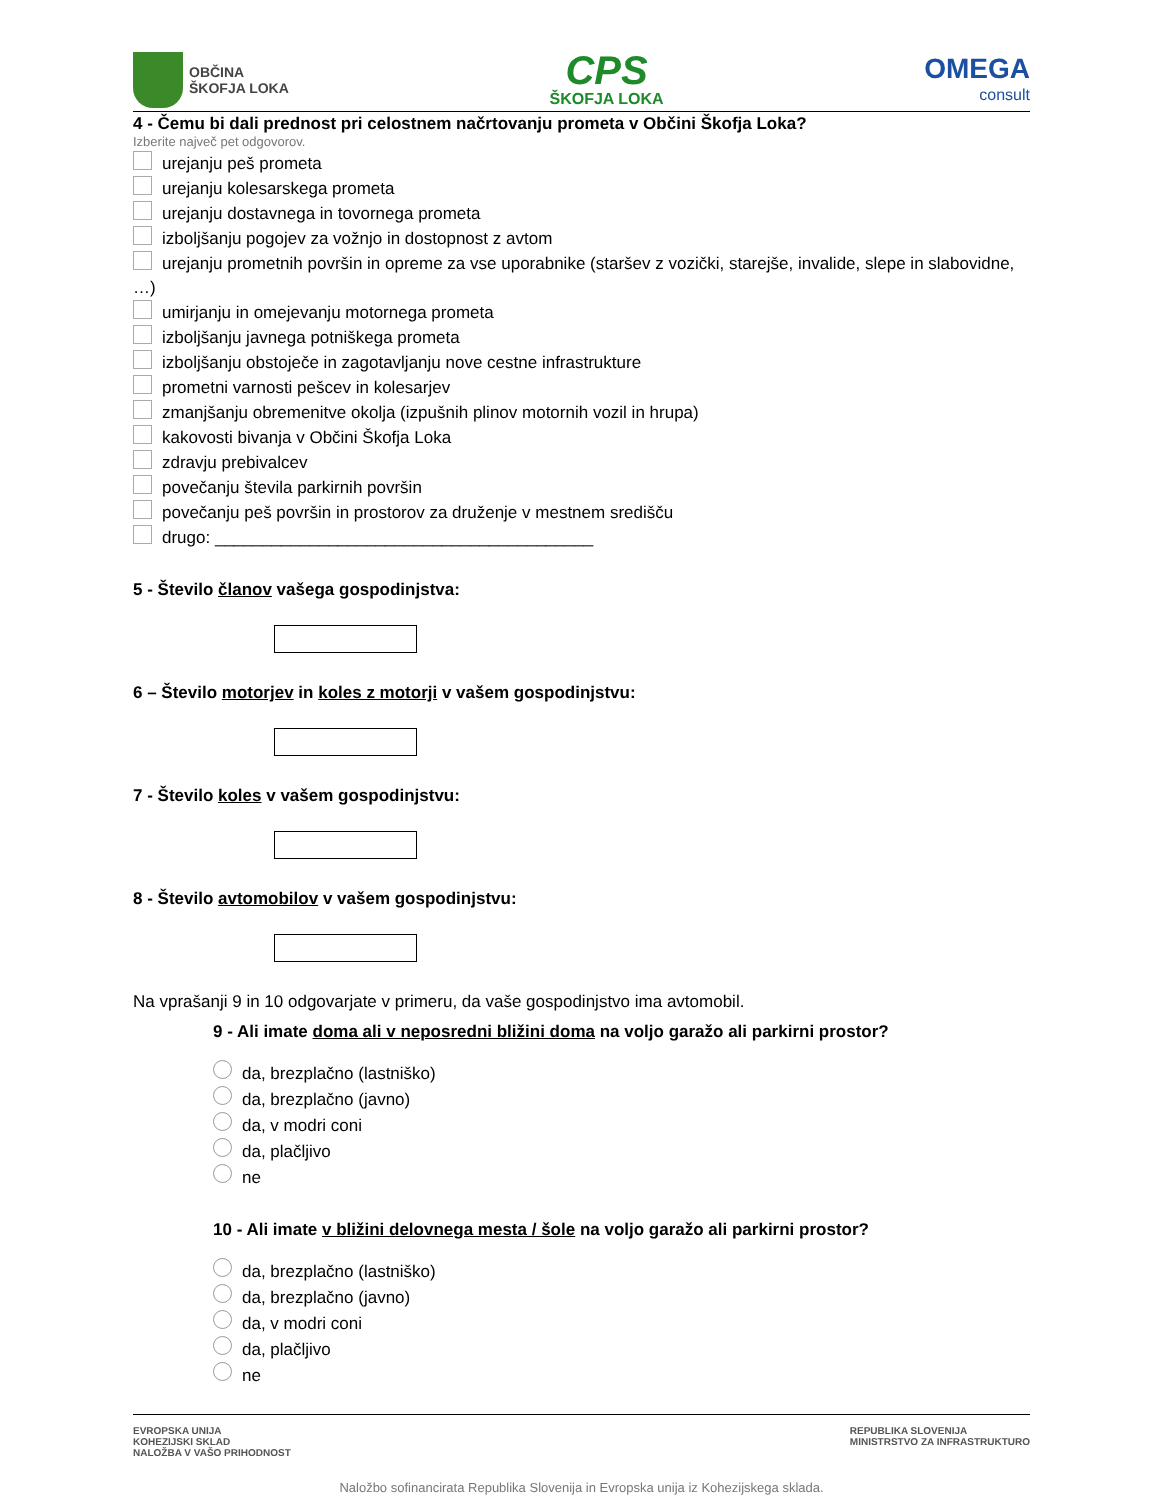OBČINA
ŠKOFJA LOKA
CPS
ŠKOFJA LOKA
OMEGA
consult
4 - Čemu bi dali prednost pri celostnem načrtovanju prometa v Občini Škofja Loka?
Izberite največ pet odgovorov.
urejanju peš prometa
urejanju kolesarskega prometa
urejanju dostavnega in tovornega prometa
izboljšanju pogojev za vožnjo in dostopnost z avtom
urejanju prometnih površin in opreme za vse uporabnike (staršev z vozički, starejše, invalide, slepe in slabovidne, …)
umirjanju in omejevanju motornega prometa
izboljšanju javnega potniškega prometa
izboljšanju obstoječe in zagotavljanju nove cestne infrastrukture
prometni varnosti pešcev in kolesarjev
zmanjšanju obremenitve okolja (izpušnih plinov motornih vozil in hrupa)
kakovosti bivanja v Občini Škofja Loka
zdravju prebivalcev
povečanju števila parkirnih površin
povečanju peš površin in prostorov za druženje v mestnem središču
drugo: ________________________________________
5 - Število članov vašega gospodinjstva:
6 – Število motorjev in koles z motorji v vašem gospodinjstvu:
7 - Število koles v vašem gospodinjstvu:
8 - Število avtomobilov v vašem gospodinjstvu:
Na vprašanji 9 in 10 odgovarjate v primeru, da vaše gospodinjstvo ima avtomobil.
9 - Ali imate doma ali v neposredni bližini doma na voljo garažo ali parkirni prostor?
da, brezplačno (lastniško)
da, brezplačno (javno)
da, v modri coni
da, plačljivo
ne
10 - Ali imate v bližini delovnega mesta / šole na voljo garažo ali parkirni prostor?
da, brezplačno (lastniško)
da, brezplačno (javno)
da, v modri coni
da, plačljivo
ne
EVROPSKA UNIJA
KOHEZIJSKI SKLAD
NALOŽBA V VAŠO PRIHODNOST
REPUBLIKA SLOVENIJA
MINISTRSTVO ZA INFRASTRUKTURO
Naložbo sofinancirata Republika Slovenija in Evropska unija iz Kohezijskega sklada.